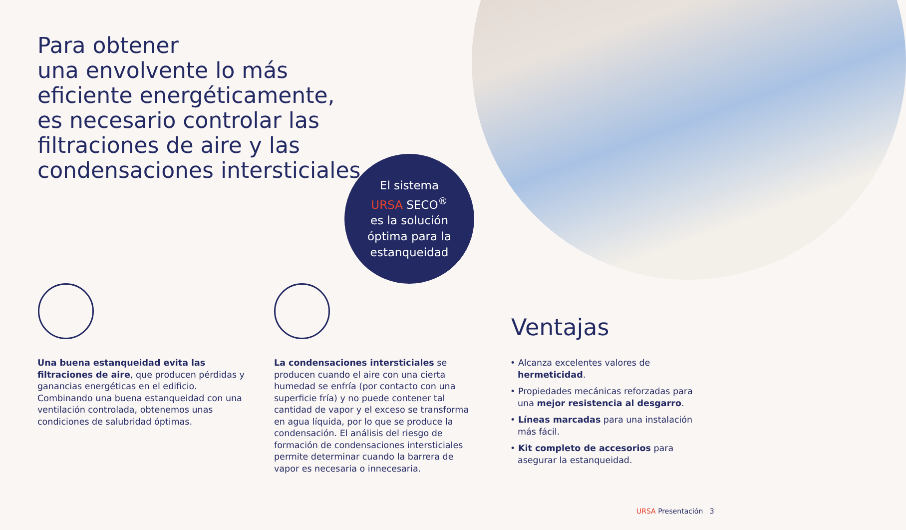Para obtener
una envolvente lo más
eficiente energéticamente,
es necesario controlar las
filtraciones de aire y las
condensaciones intersticiales
El sistema
URSA SECO<sup>®</sup>
es la solución
óptima para la
estanqueidad
Una buena estanqueidad evita las filtraciones de aire, que producen pérdidas y ganancias energéticas en el edificio. Combinando una buena estanqueidad con una ventilación controlada, obtenemos unas condiciones de salubridad óptimas.
La condensaciones intersticiales se producen cuando el aire con una cierta humedad se enfría (por contacto con una superficie fría) y no puede contener tal cantidad de vapor y el exceso se transforma en agua líquida, por lo que se produce la condensación. El análisis del riesgo de formación de condensaciones intersticiales permite determinar cuando la barrera de vapor es necesaria o innecesaria.
Ventajas
• Alcanza excelentes valores de hermeticidad.
• Propiedades mecánicas reforzadas para una mejor resistencia al desgarro.
• Líneas marcadas para una instalación más fácil.
• Kit completo de accesorios para asegurar la estanqueidad.
URSA Presentación 3